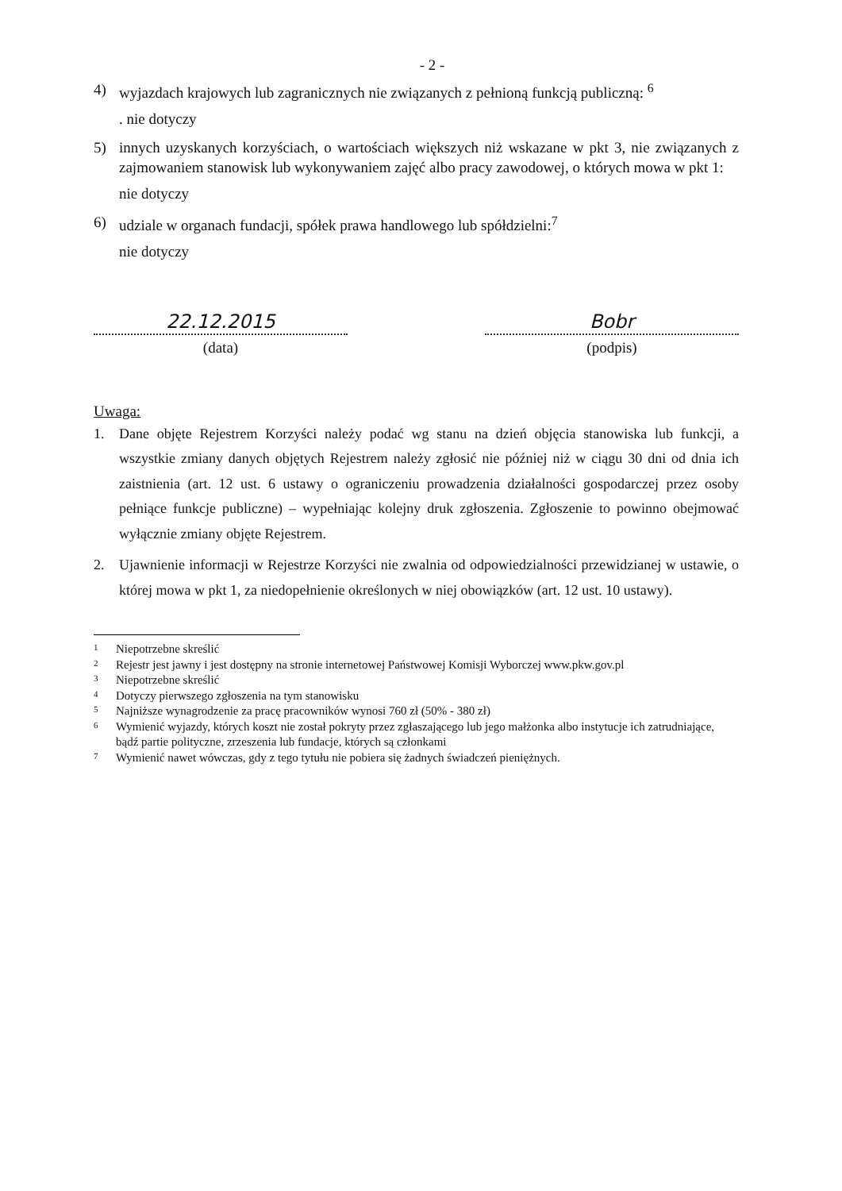- 2 -
4) wyjazdach krajowych lub zagranicznych nie związanych z pełnioną funkcją publiczną: <sup>6</sup>
. nie dotyczy
5) innych uzyskanych korzyściach, o wartościach większych niż wskazane w pkt 3, nie związanych z zajmowaniem stanowisk lub wykonywaniem zajęć albo pracy zawodowej, o których mowa w pkt 1:
nie dotyczy
6) udziale w organach fundacji, spółek prawa handlowego lub spółdzielni:<sup>7</sup>
nie dotyczy
22.12.2015
(data)
Bobr
(podpis)
Uwaga:
1. Dane objęte Rejestrem Korzyści należy podać wg stanu na dzień objęcia stanowiska lub funkcji, a wszystkie zmiany danych objętych Rejestrem należy zgłosić nie później niż w ciągu 30 dni od dnia ich zaistnienia (art. 12 ust. 6 ustawy o ograniczeniu prowadzenia działalności gospodarczej przez osoby pełniące funkcje publiczne) – wypełniając kolejny druk zgłoszenia. Zgłoszenie to powinno obejmować wyłącznie zmiany objęte Rejestrem.
2. Ujawnienie informacji w Rejestrze Korzyści nie zwalnia od odpowiedzialności przewidzianej w ustawie, o której mowa w pkt 1, za niedopełnienie określonych w niej obowiązków (art. 12 ust. 10 ustawy).
1 Niepotrzebne skreślić
2 Rejestr jest jawny i jest dostępny na stronie internetowej Państwowej Komisji Wyborczej www.pkw.gov.pl
3 Niepotrzebne skreślić
4 Dotyczy pierwszego zgłoszenia na tym stanowisku
5 Najniższe wynagrodzenie za pracę pracowników wynosi 760 zł (50% - 380 zł)
6 Wymienić wyjazdy, których koszt nie został pokryty przez zgłaszającego lub jego małżonka albo instytucje ich zatrudniające, bądź partie polityczne, zrzeszenia lub fundacje, których są członkami
7 Wymienić nawet wówczas, gdy z tego tytułu nie pobiera się żadnych świadczeń pieniężnych.